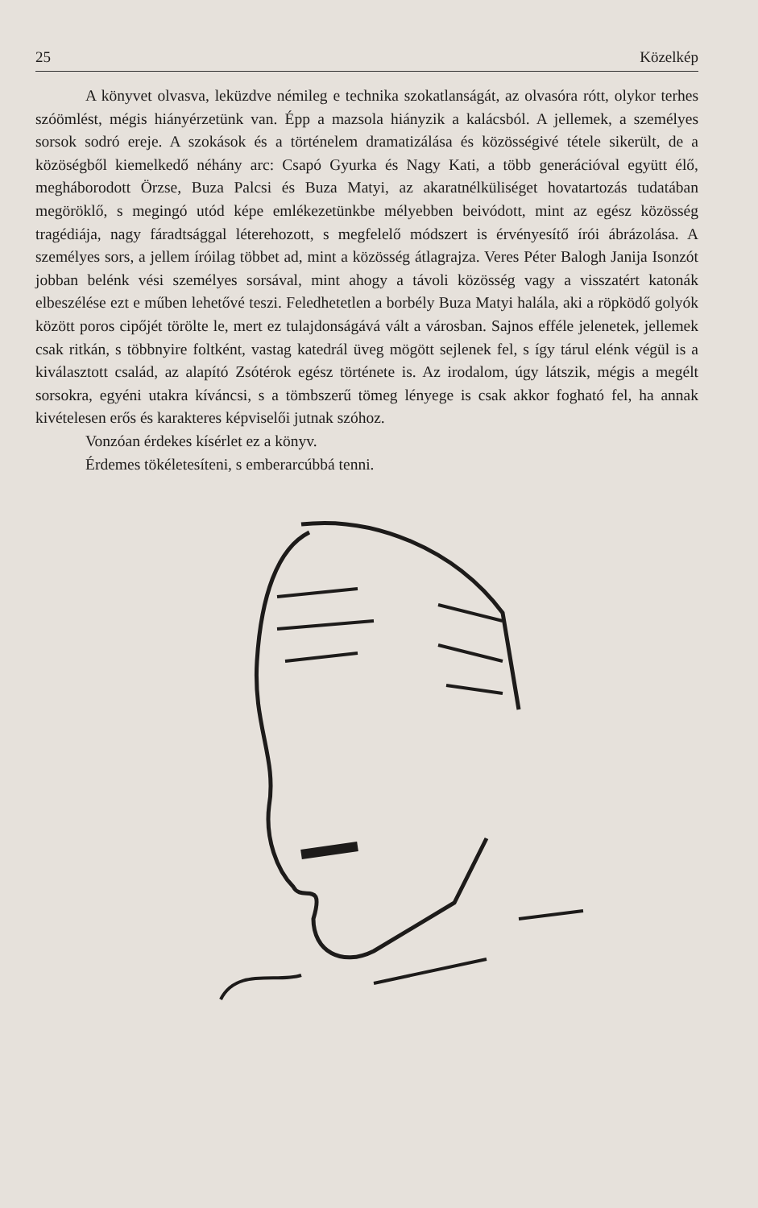25 Közelkép
A könyvet olvasva, leküzdve némileg e technika szokatlanságát, az olvasóra rótt, olykor terhes szóömlést, mégis hiányérzetünk van. Épp a mazsola hiányzik a kalácsból. A jellemek, a személyes sorsok sodró ereje. A szokások és a történelem dramatizálása és közösségivé tétele sikerült, de a közöségből kiemelkedő néhány arc: Csapó Gyurka és Nagy Kati, a több generációval együtt élő, megháborodott Örzse, Buza Palcsi és Buza Matyi, az akaratnélküliséget hovatartozás tudatában megöröklő, s megingó utód képe emlékezetünkbe mélyebben beivódott, mint az egész közösség tragédiája, nagy fáradtsággal léterehozott, s megfelelő módszert is érvényesítő írói ábrázolása. A személyes sors, a jellem íróilag többet ad, mint a közösség átlagrajza. Veres Péter Balogh Janija Isonzót jobban belénk vési személyes sorsával, mint ahogy a távoli közösség vagy a visszatért katonák elbeszélése ezt e műben lehetővé teszi. Feledhetetlen a borbély Buza Matyi halála, aki a röpködő golyók között poros cipőjét törölte le, mert ez tulajdonságává vált a városban. Sajnos efféle jelenetek, jellemek csak ritkán, s többnyire foltként, vastag katedrál üveg mögött sejlenek fel, s így tárul elénk végül is a kiválasztott család, az alapító Zsótérok egész története is. Az irodalom, úgy látszik, mégis a megélt sorsokra, egyéni utakra kíváncsi, s a tömbszerű tömeg lényege is csak akkor fogható fel, ha annak kivételesen erős és karakteres képviselői jutnak szóhoz.
Vonzóan érdekes kísérlet ez a könyv.
Érdemes tökéletesíteni, s emberarcúbbá tenni.